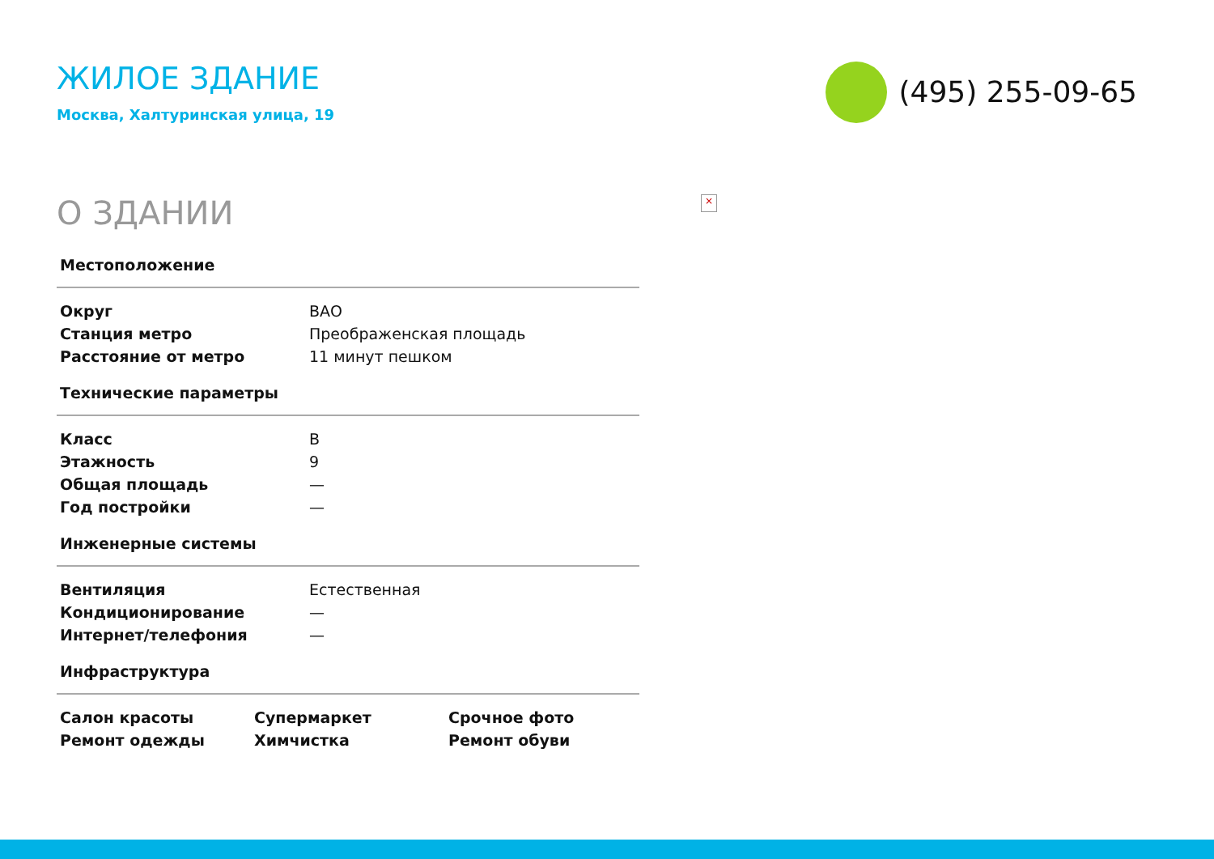ЖИЛОЕ ЗДАНИЕ
Москва, Халтуринская улица, 19
(495) 255-09-65
×
О ЗДАНИИ
Местоположение
| Округ | ВАО |
| Станция метро | Преображенская площадь |
| Расстояние от метро | 11 минут пешком |
Технические параметры
| Класс | B |
| Этажность | 9 |
| Общая площадь | — |
| Год постройки | — |
Инженерные системы
| Вентиляция | Естественная |
| Кондиционирование | — |
| Интернет/телефония | — |
Инфраструктура
| Салон красоты | Супермаркет | Срочное фото |
| Ремонт одежды | Химчистка | Ремонт обуви |